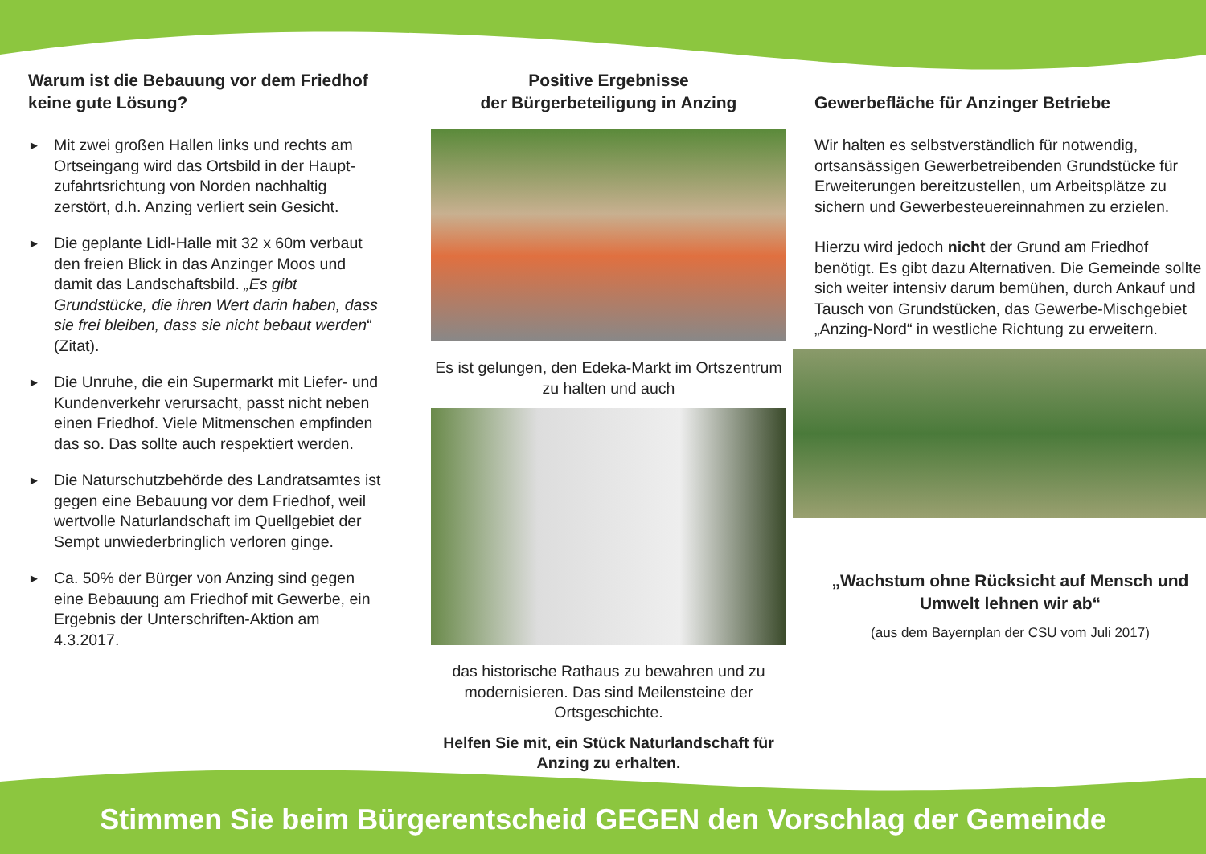Warum ist die Bebauung vor dem Friedhof keine gute Lösung?
► Mit zwei großen Hallen links und rechts am Ortseingang wird das Ortsbild in der Haupt­zufahrtsrichtung von Norden nachhaltig zerstört, d.h. Anzing verliert sein Gesicht.
► Die geplante Lidl-Halle mit 32 x 60m verbaut den freien Blick in das Anzinger Moos und damit das Landschaftsbild. „Es gibt Grundstücke, die ihren Wert darin haben, dass sie frei bleiben, dass sie nicht bebaut werden“ (Zitat).
► Die Unruhe, die ein Supermarkt mit Liefer- und Kundenverkehr verursacht, passt nicht neben einen Friedhof. Viele Mitmen­schen empfinden das so. Das sollte auch respektiert werden.
► Die Naturschutzbehörde des Landrats­amtes ist gegen eine Bebauung vor dem Friedhof, weil wertvolle Naturlandschaft im Quellgebiet der Sempt unwiederbringlich verloren ginge.
► Ca. 50% der Bürger von Anzing sind gegen eine Bebauung am Friedhof mit Gewerbe, ein Ergebnis der Unterschriften-Aktion am 4.3.2017.
Positive Ergebnisse
der Bürgerbeteiligung in Anzing
Es ist gelungen, den Edeka-Markt im Ortszentrum zu halten und auch
das historische Rathaus zu bewahren und zu modernisieren. Das sind Meilensteine der Ortsgeschichte.
Helfen Sie mit, ein Stück Naturlandschaft für Anzing zu erhalten.
Gewerbefläche für Anzinger Betriebe
Wir halten es selbstverständlich für notwendig, ortsansässigen Gewerbetreibenden Grund­stücke für Erweiterungen bereitzustellen, um Arbeitsplätze zu sichern und Gewerbesteuer­einnahmen zu erzielen.
Hierzu wird jedoch nicht der Grund am Friedhof benötigt. Es gibt dazu Alternativen. Die Gemeinde sollte sich weiter intensiv darum bemühen, durch Ankauf und Tausch von Grundstücken, das Gewerbe-Misch­gebiet „Anzing-Nord“ in westliche Richtung zu erweitern.
„Wachstum ohne Rücksicht auf Mensch und Umwelt lehnen wir ab“
(aus dem Bayernplan der CSU vom Juli 2017)
Stimmen Sie beim Bürgerentscheid GEGEN den Vorschlag der Gemeinde